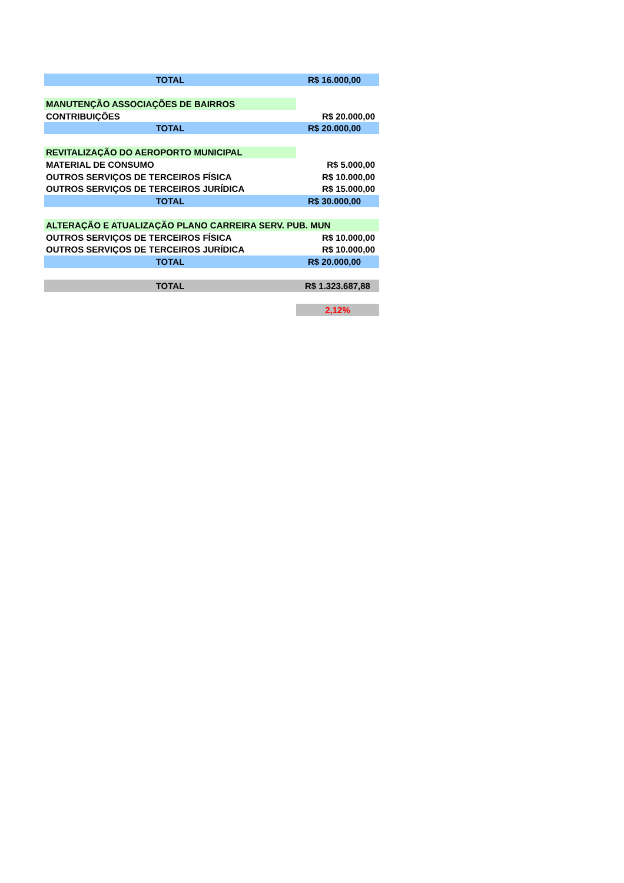| TOTAL | R$ 16.000,00 |
| MANUTENÇÃO ASSOCIAÇÕES DE BAIRROS | |
| CONTRIBUIÇÕES | R$ 20.000,00 |
| TOTAL | R$ 20.000,00 |
| REVITALIZAÇÃO DO AEROPORTO MUNICIPAL | |
| MATERIAL DE CONSUMO | R$ 5.000,00 |
| OUTROS SERVIÇOS DE TERCEIROS FÍSICA | R$ 10.000,00 |
| OUTROS SERVIÇOS DE TERCEIROS JURÍDICA | R$ 15.000,00 |
| TOTAL | R$ 30.000,00 |
| ALTERAÇÃO E ATUALIZAÇÃO PLANO CARREIRA SERV. PUB. MUN | |
| OUTROS SERVIÇOS DE TERCEIROS FÍSICA | R$ 10.000,00 |
| OUTROS SERVIÇOS DE TERCEIROS JURÍDICA | R$ 10.000,00 |
| TOTAL | R$ 20.000,00 |
| TOTAL | R$ 1.323.687,88 |
| | 2,12% |